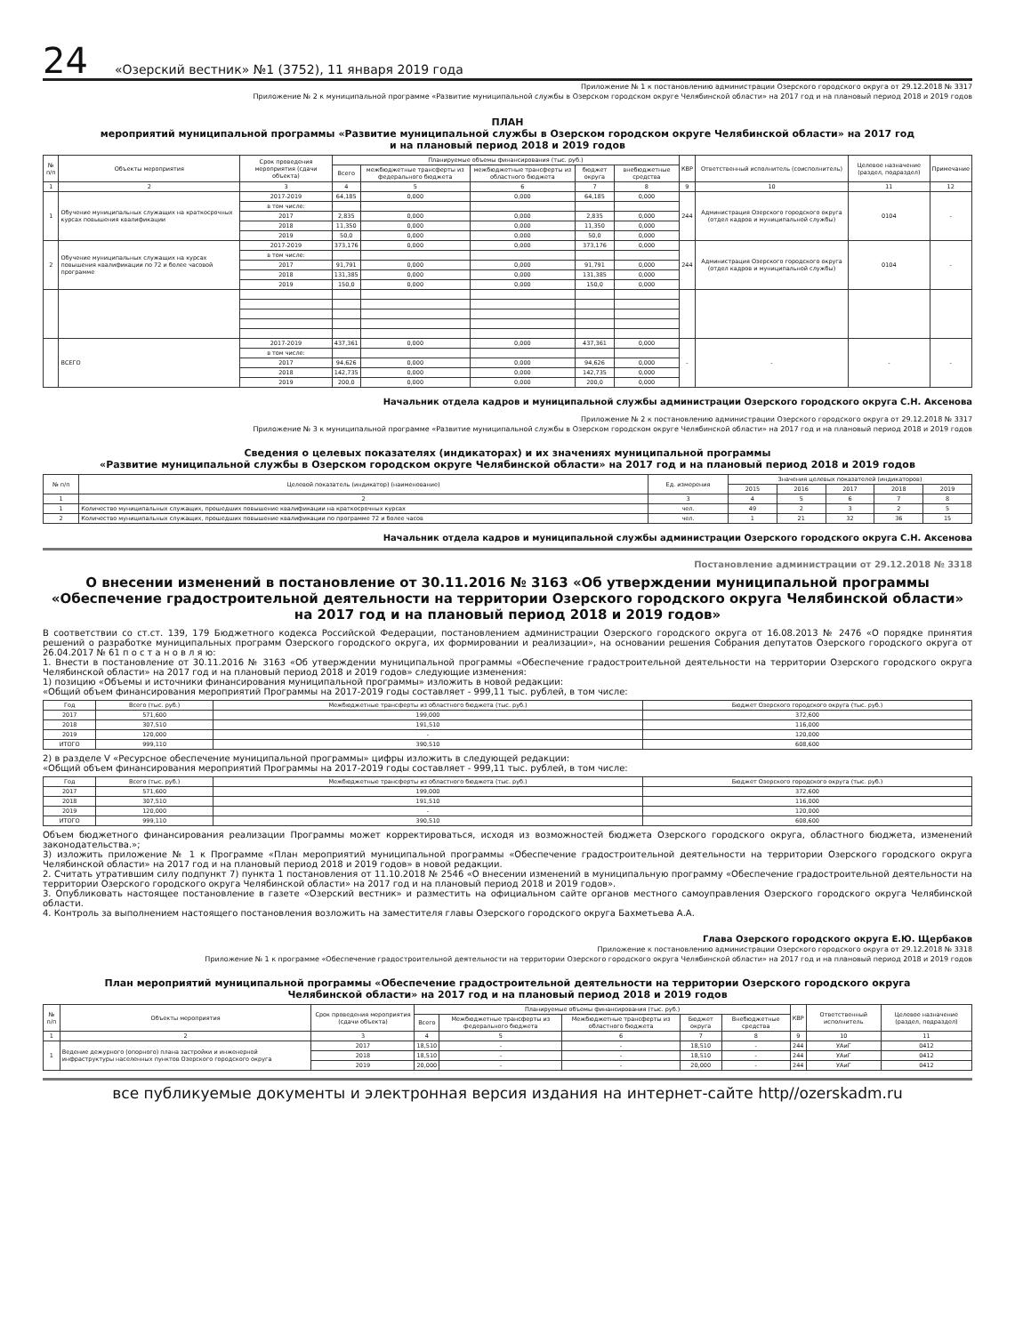24 «Озерский вестник» №1 (3752), 11 января 2019 года
Приложение № 1 к постановлению администрации Озерского городского округа от 29.12.2018 № 3317
Приложение № 2 к муниципальной программе «Развитие муниципальной службы в Озерском городском округе Челябинской области» на 2017 год и на плановый период 2018 и 2019 годов
ПЛАН
мероприятий муниципальной программы «Развитие муниципальной службы в Озерском городском округе Челябинской области» на 2017 год
и на плановый период 2018 и 2019 годов
| № п/п | Объекты мероприятия | Срок проведения мероприятия (сдачи объекта) | Планируемые объемы финансирования (тыс. руб.) | | | | | КВР | Ответственный исполнитель (соисполнитель) | Целевое назначение (раздел, подраздел) | Примечание |
| --- | --- | --- | --- | --- | --- | --- | --- | --- | --- | --- | --- |
| | | | Всего | межбюджетные трансферты из федерального бюджета | межбюджетные трансферты из областного бюджета | бюджет округа | внебюджетные средства | | | | |
| 1 | 2 | 3 | 4 | 5 | 6 | 7 | 8 | 9 | 10 | 11 | 12 |
| 1 | Обучение муниципальных служащих на краткосрочных курсах повышения квалификации | 2017-2019 | 64,185 | 0,000 | 0,000 | 64,185 | 0,000 | 244 | Администрация Озерского городского округа (отдел кадров и муниципальной службы) | 0104 | - |
| | | в том числе: | | | | | | | | | |
| | | 2017 | 2,835 | 0,000 | 0,000 | 2,835 | 0,000 | | | | |
| | | 2018 | 11,350 | 0,000 | 0,000 | 11,350 | 0,000 | | | | |
| | | 2019 | 50,0 | 0,000 | 0,000 | 50,0 | 0,000 | | | | |
| 2 | Обучение муниципальных служащих на курсах повышения квалификации по 72 и более часовой программе | 2017-2019 | 373,176 | 0,000 | 0,000 | 373,176 | 0,000 | 244 | Администрация Озерского городского округа (отдел кадров и муниципальной службы) | 0104 | - |
| | | в том числе: | | | | | | | | | |
| | | 2017 | 91,791 | 0,000 | 0,000 | 91,791 | 0,000 | | | | |
| | | 2018 | 131,385 | 0,000 | 0,000 | 131,385 | 0,000 | | | | |
| | | 2019 | 150,0 | 0,000 | 0,000 | 150,0 | 0,000 | | | | |
| | ВСЕГО | 2017-2019 | 437,361 | 0,000 | 0,000 | 437,361 | 0,000 | - | - | - | - |
| | | в том числе: | | | | | | | | | |
| | | 2017 | 94,626 | 0,000 | 0,000 | 94,626 | 0,000 | | | | |
| | | 2018 | 142,735 | 0,000 | 0,000 | 142,735 | 0,000 | | | | |
| | | 2019 | 200,0 | 0,000 | 0,000 | 200,0 | 0,000 | | | | |
Начальник отдела кадров и муниципальной службы администрации Озерского городского округа С.Н. Аксенова
Приложение № 2 к постановлению администрации Озерского городского округа от 29.12.2018 № 3317
Приложение № 3 к муниципальной программе «Развитие муниципальной службы в Озерском городском округе Челябинской области» на 2017 год и на плановый период 2018 и 2019 годов
Сведения о целевых показателях (индикаторах) и их значениях муниципальной программы
«Развитие муниципальной службы в Озерском городском округе Челябинской области» на 2017 год и на плановый период 2018 и 2019 годов
| № п/п | Целевой показатель (индикатор) (наименование) | Ед. измерения | Значения целевых показателей (индикаторов) | | | | |
| --- | --- | --- | --- | --- | --- | --- | --- |
| | | | 2015 | 2016 | 2017 | 2018 | 2019 |
| 1 | 2 | 3 | 4 | 5 | 6 | 7 | 8 |
| 1 | Количество муниципальных служащих, прошедших повышение квалификации на краткосрочных курсах | чел. | 49 | 2 | 3 | 2 | 5 |
| 2 | Количество муниципальных служащих, прошедших повышение квалификации по программе 72 и более часов | чел. | 1 | 21 | 32 | 36 | 15 |
Начальник отдела кадров и муниципальной службы администрации Озерского городского округа С.Н. Аксенова
Постановление администрации от 29.12.2018 № 3318
О внесении изменений в постановление от 30.11.2016 № 3163 «Об утверждении муниципальной программы «Обеспечение градостроительной деятельности на территории Озерского городского округа Челябинской области» на 2017 год и на плановый период 2018 и 2019 годов»
В соответствии со ст.ст. 139, 179 Бюджетного кодекса Российской Федерации, постановлением администрации Озерского городского округа от 16.08.2013 № 2476 «О порядке принятия решений о разработке муниципальных программ Озерского городского округа, их формировании и реализации», на основании решения Собрания депутатов Озерского городского округа от 26.04.2017 № 61 п о с т а н о в л я ю:
1. Внести в постановление от 30.11.2016 № 3163 «Об утверждении муниципальной программы «Обеспечение градостроительной деятельности на территории Озерского городского округа Челябинской области» на 2017 год и на плановый период 2018 и 2019 годов» следующие изменения:
1) позицию «Объемы и источники финансирования муниципальной программы» изложить в новой редакции:
«Общий объем финансирования мероприятий Программы на 2017-2019 годы составляет - 999,11 тыс. рублей, в том числе:
| Год | Всего (тыс. руб.) | Межбюджетные трансферты из областного бюджета (тыс. руб.) | Бюджет Озерского городского округа (тыс. руб.) |
| --- | --- | --- | --- |
| 2017 | 571,600 | 199,000 | 372,600 |
| 2018 | 307,510 | 191,510 | 116,000 |
| 2019 | 120,000 | - | 120,000 |
| ИТОГО | 999,110 | 390,510 | 608,600 |
2) в разделе V «Ресурсное обеспечение муниципальной программы» цифры изложить в следующей редакции:
«Общий объем финансирования мероприятий Программы на 2017-2019 годы составляет - 999,11 тыс. рублей, в том числе:
| Год | Всего (тыс. руб.) | Межбюджетные трансферты из областного бюджета (тыс. руб.) | Бюджет Озерского городского округа (тыс. руб.) |
| --- | --- | --- | --- |
| 2017 | 571,600 | 199,000 | 372,600 |
| 2018 | 307,510 | 191,510 | 116,000 |
| 2019 | 120,000 | - | 120,000 |
| ИТОГО | 999,110 | 390,510 | 608,600 |
Объем бюджетного финансирования реализации Программы может корректироваться, исходя из возможностей бюджета Озерского городского округа, областного бюджета, изменений законодательства.»;
3) изложить приложение № 1 к Программе «План мероприятий муниципальной программы «Обеспечение градостроительной деятельности на территории Озерского городского округа Челябинской области» на 2017 год и на плановый период 2018 и 2019 годов» в новой редакции.
2. Считать утратившим силу подпункт 7) пункта 1 постановления от 11.10.2018 № 2546 «О внесении изменений в муниципальную программу «Обеспечение градостроительной деятельности на территории Озерского городского округа Челябинской области» на 2017 год и на плановый период 2018 и 2019 годов».
3. Опубликовать настоящее постановление в газете «Озерский вестник» и разместить на официальном сайте органов местного самоуправления Озерского городского округа Челябинской области.
4. Контроль за выполнением настоящего постановления возложить на заместителя главы Озерского городского округа Бахметьева А.А.
Глава Озерского городского округа Е.Ю. Щербаков
Приложение к постановлению администрации Озерского городского округа от 29.12.2018 № 3318
Приложение № 1 к программе «Обеспечение градостроительной деятельности на территории Озерского городского округа Челябинской области» на 2017 год и на плановый период 2018 и 2019 годов
План мероприятий муниципальной программы «Обеспечение градостроительной деятельности на территории Озерского городского округа
Челябинской области» на 2017 год и на плановый период 2018 и 2019 годов
| № п/п | Объекты мероприятия | Срок проведения мероприятия (сдачи объекта) | Планируемые объемы финансирования (тыс. руб.) | | | | | КВР | Ответственный исполнитель | Целевое назначение (раздел, подраздел) |
| --- | --- | --- | --- | --- | --- | --- | --- | --- | --- | --- |
| | | | Всего | Межбюджетные трансферты из федерального бюджета | Межбюджетные трансферты из областного бюджета | Бюджет округа | Внебюджетные средства | | | |
| 1 | 2 | 3 | 4 | 5 | 6 | 7 | 8 | 9 | 10 | 11 |
| 1 | Ведение дежурного (опорного) плана застройки и инженерной инфраструктуры населенных пунктов Озерского городского округа | 2017 | 18,510 | - | - | 18,510 | - | 244 | УАиГ | 0412 |
| | | 2018 | 18,510 | - | - | 18,510 | - | 244 | УАиГ | 0412 |
| | | 2019 | 20,000 | - | - | 20,000 | - | 244 | УАиГ | 0412 |
все публикуемые документы и электронная версия издания на интернет-сайте http//ozerskadm.ru